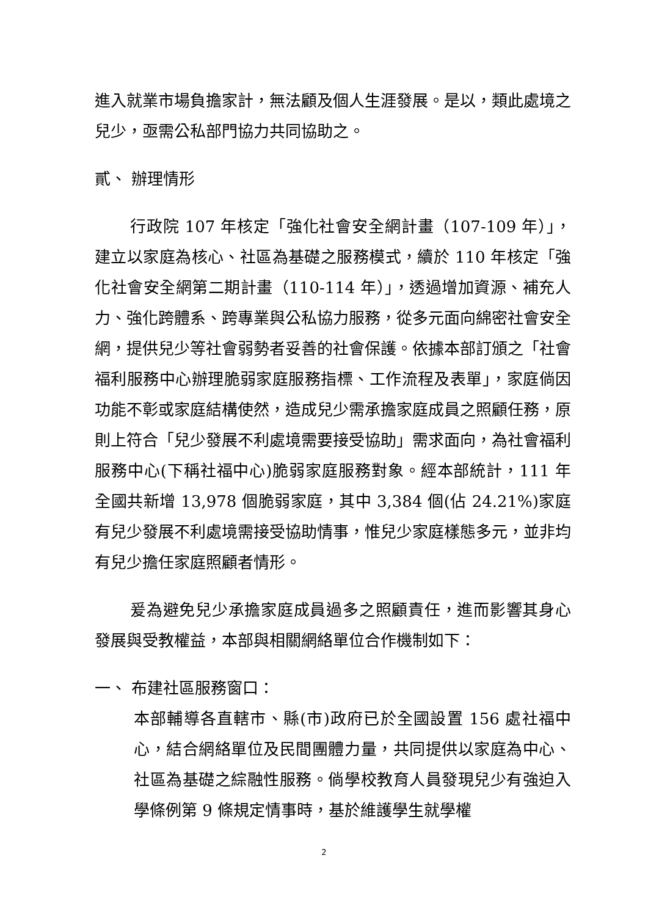進入就業市場負擔家計，無法顧及個人生涯發展。是以，類此處境之兒少，亟需公私部門協力共同協助之。
貳、 辦理情形
行政院 107 年核定「強化社會安全網計畫（107-109 年）」，建立以家庭為核心、社區為基礎之服務模式，續於 110 年核定「強化社會安全網第二期計畫（110-114 年）」，透過增加資源、補充人力、強化跨體系、跨專業與公私協力服務，從多元面向綿密社會安全網，提供兒少等社會弱勢者妥善的社會保護。依據本部訂頒之「社會福利服務中心辦理脆弱家庭服務指標、工作流程及表單」，家庭倘因功能不彰或家庭結構使然，造成兒少需承擔家庭成員之照顧任務，原則上符合「兒少發展不利處境需要接受協助」需求面向，為社會福利服務中心(下稱社福中心)脆弱家庭服務對象。經本部統計，111 年全國共新增 13,978 個脆弱家庭，其中 3,384 個(佔 24.21%)家庭有兒少發展不利處境需接受協助情事，惟兒少家庭樣態多元，並非均有兒少擔任家庭照顧者情形。
爰為避免兒少承擔家庭成員過多之照顧責任，進而影響其身心發展與受教權益，本部與相關網絡單位合作機制如下：
一、 布建社區服務窗口：
本部輔導各直轄市、縣(市)政府已於全國設置 156 處社福中心，結合網絡單位及民間團體力量，共同提供以家庭為中心、社區為基礎之綜融性服務。倘學校教育人員發現兒少有強迫入學條例第 9 條規定情事時，基於維護學生就學權
2